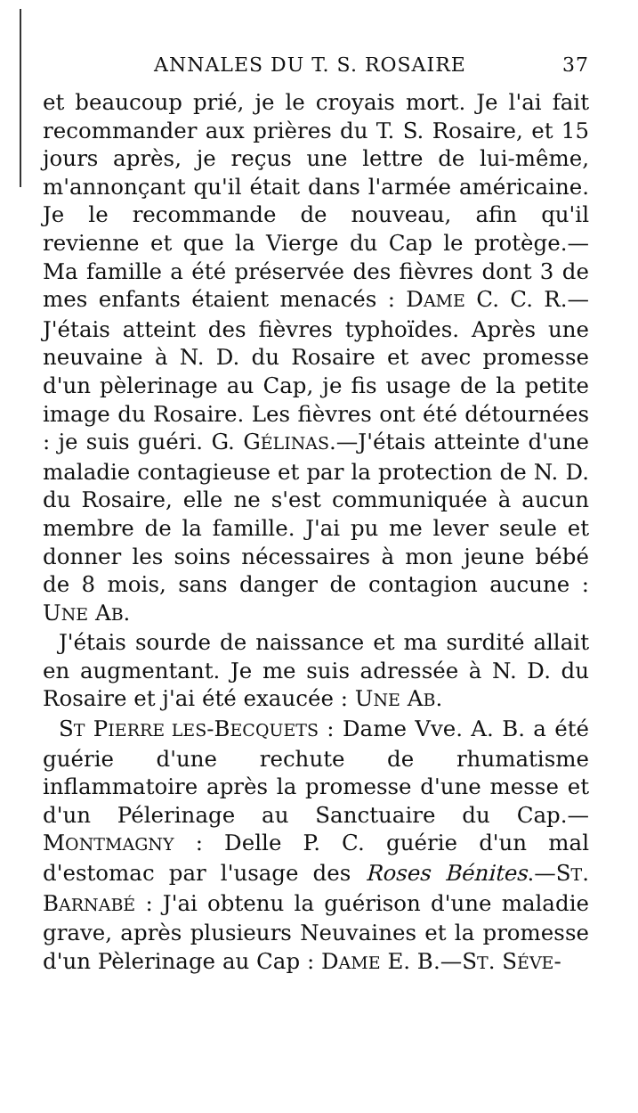ANNALES DU T. S. ROSAIRE 37
et beaucoup prié, je le croyais mort. Je l'ai fait recommander aux prières du T. S. Rosaire, et 15 jours après, je reçus une lettre de lui-même, m'annonçant qu'il était dans l'armée américaine. Je le recommande de nouveau, afin qu'il revienne et que la Vierge du Cap le protège.— Ma famille a été préservée des fièvres dont 3 de mes enfants étaient menacés : DAME C. C. R.— J'étais atteint des fièvres typhoïdes. Après une neuvaine à N. D. du Rosaire et avec promesse d'un pèlerinage au Cap, je fis usage de la petite image du Rosaire. Les fièvres ont été détournées : je suis guéri. G. GÉLINAS.—J'étais atteinte d'une maladie contagieuse et par la protection de N. D. du Rosaire, elle ne s'est communiquée à aucun membre de la famille. J'ai pu me lever seule et donner les soins nécessaires à mon jeune bébé de 8 mois, sans danger de contagion aucune : UNE AB.
J'étais sourde de naissance et ma surdité allait en augmentant. Je me suis adressée à N. D. du Rosaire et j'ai été exaucée : UNE AB.
ST PIERRE LES-BECQUETS : Dame Vve. A. B. a été guérie d'une rechute de rhumatisme inflammatoire après la promesse d'une messe et d'un Pélerinage au Sanctuaire du Cap.—MONTMAGNY : Delle P. C. guérie d'un mal d'estomac par l'usage des Roses Bénites.—ST. BARNABÉ : J'ai obtenu la guérison d'une maladie grave, après plusieurs Neuvaines et la promesse d'un Pèlerinage au Cap : DAME E. B.—ST. SÉVE-